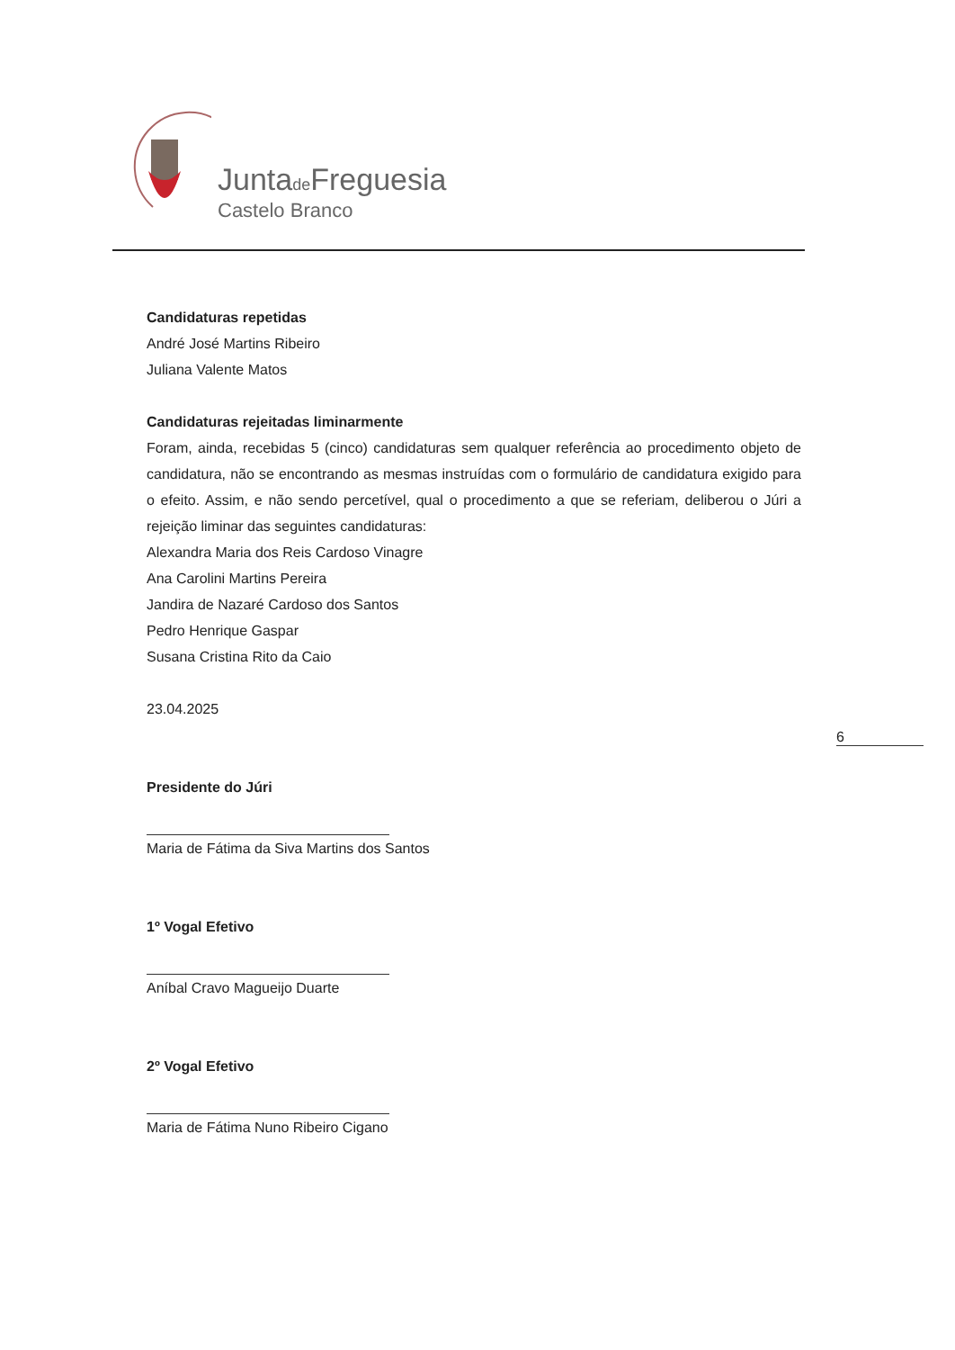Juntade Freguesia
Castelo Branco
6
Candidaturas repetidas
André José Martins Ribeiro
Juliana Valente Matos
Candidaturas rejeitadas liminarmente
Foram, ainda, recebidas 5 (cinco) candidaturas sem qualquer referência ao procedimento objeto de candidatura, não se encontrando as mesmas instruídas com o formulário de candidatura exigido para o efeito. Assim, e não sendo percetível, qual o procedimento a que se referiam, deliberou o Júri a rejeição liminar das seguintes candidaturas:
Alexandra Maria dos Reis Cardoso Vinagre
Ana Carolini Martins Pereira
Jandira de Nazaré Cardoso dos Santos
Pedro Henrique Gaspar
Susana Cristina Rito da Caio
23.04.2025
Presidente do Júri
Maria de Fátima da Siva Martins dos Santos
1º Vogal Efetivo
Aníbal Cravo Magueijo Duarte
2º Vogal Efetivo
Maria de Fátima Nuno Ribeiro Cigano